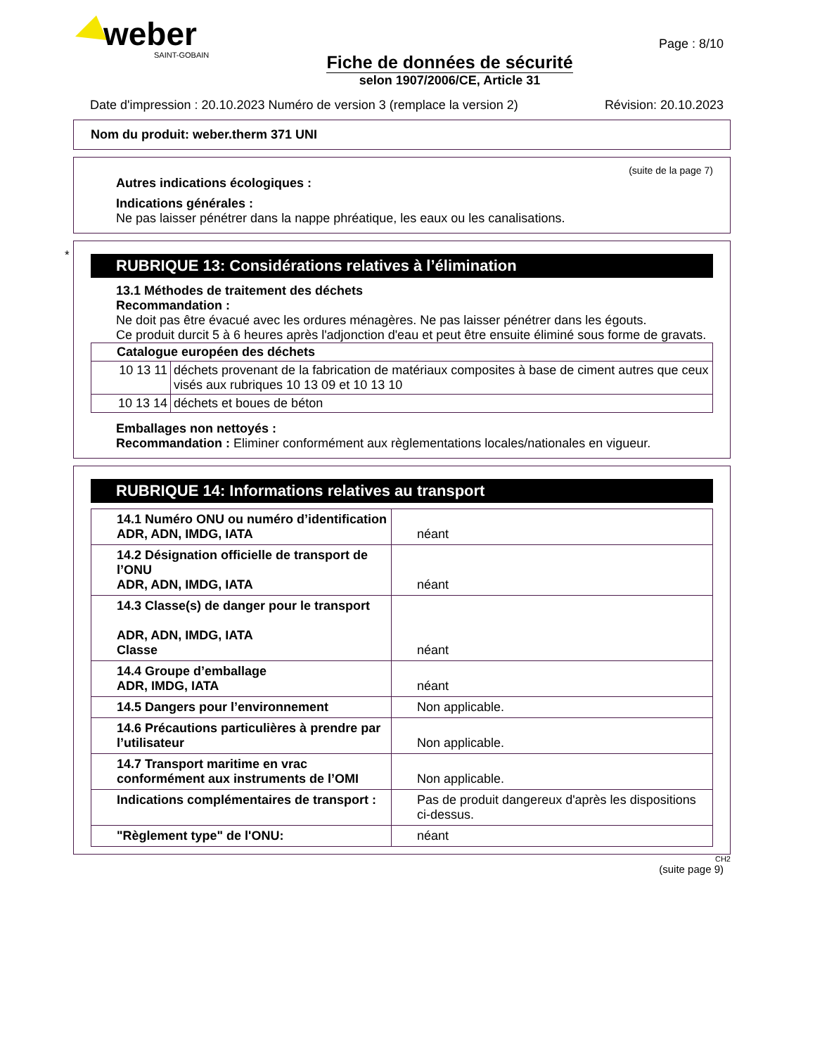weber
SAINT-GOBAIN
Page : 8/10
Fiche de données de sécurité
selon 1907/2006/CE, Article 31
Date d'impression : 20.10.2023 Numéro de version 3 (remplace la version 2) Révision: 20.10.2023
Nom du produit: weber.therm 371 UNI
(suite de la page 7)
Autres indications écologiques :
Indications générales :
Ne pas laisser pénétrer dans la nappe phréatique, les eaux ou les canalisations.
*
RUBRIQUE 13: Considérations relatives à l’élimination
13.1 Méthodes de traitement des déchets
Recommandation :
Ne doit pas être évacué avec les ordures ménagères. Ne pas laisser pénétrer dans les égouts.
Ce produit durcit 5 à 6 heures après l'adjonction d'eau et peut être ensuite éliminé sous forme de gravats.
| Catalogue européen des déchets | |
| --- | --- |
| 10 13 11 | déchets provenant de la fabrication de matériaux composites à base de ciment autres que ceux visés aux rubriques 10 13 09 et 10 13 10 |
| 10 13 14 | déchets et boues de béton |
Emballages non nettoyés :
Recommandation : Eliminer conformément aux règlementations locales/nationales en vigueur.
RUBRIQUE 14: Informations relatives au transport
| 14.1 Numéro ONU ou numéro d’identification ADR, ADN, IMDG, IATA | néant |
| 14.2 Désignation officielle de transport de l’ONU ADR, ADN, IMDG, IATA | néant |
| 14.3 Classe(s) de danger pour le transport ADR, ADN, IMDG, IATA Classe | néant |
| 14.4 Groupe d’emballage ADR, IMDG, IATA | néant |
| 14.5 Dangers pour l’environnement | Non applicable. |
| 14.6 Précautions particulières à prendre par l’utilisateur | Non applicable. |
| 14.7 Transport maritime en vrac conformément aux instruments de l’OMI | Non applicable. |
| Indications complémentaires de transport : | Pas de produit dangereux d'après les dispositions ci-dessus. |
| "Règlement type" de l'ONU: | néant |
CH2
(suite page 9)